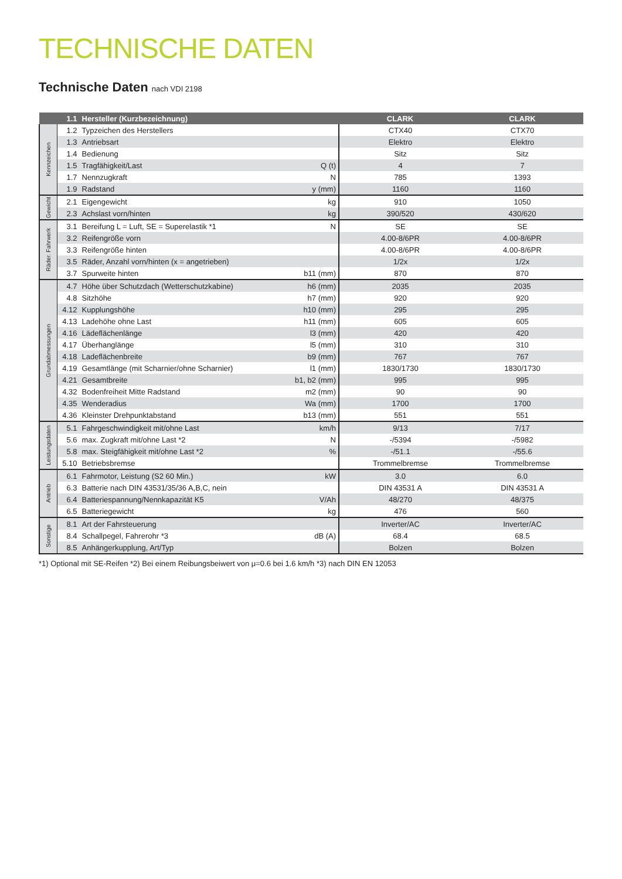TECHNISCHE DATEN
Technische Daten nach VDI 2198
| | 1.1 | Hersteller (Kurzbezeichnung) | | CLARK | CLARK |
| --- | --- | --- | --- | --- | --- |
| Kennzeichen | 1.2 | Typzeichen des Herstellers | | CTX40 | CTX70 |
| | 1.3 | Antriebsart | | Elektro | Elektro |
| | 1.4 | Bedienung | | Sitz | Sitz |
| | 1.5 | Tragfähigkeit/Last | Q (t) | 4 | 7 |
| | 1.7 | Nennzugkraft | N | 785 | 1393 |
| | 1.9 | Radstand | y (mm) | 1160 | 1160 |
| Gewicht | 2.1 | Eigengewicht | kg | 910 | 1050 |
| | 2.3 | Achslast vorn/hinten | kg | 390/520 | 430/620 |
| Räder. Fahrwerk | 3.1 | Bereifung L = Luft, SE = Superelastik *1 | N | SE | SE |
| | 3.2 | Reifengröße vorn | | 4.00-8/6PR | 4.00-8/6PR |
| | 3.3 | Reifengröße hinten | | 4.00-8/6PR | 4.00-8/6PR |
| | 3.5 | Räder, Anzahl vorn/hinten (x = angetrieben) | | 1/2x | 1/2x |
| | 3.7 | Spurweite hinten | b11 (mm) | 870 | 870 |
| Grundabmessungen | 4.7 | Höhe über Schutzdach (Wetterschutzkabine) | h6 (mm) | 2035 | 2035 |
| | 4.8 | Sitzhöhe | h7 (mm) | 920 | 920 |
| | 4.12 | Kupplungshöhe | h10 (mm) | 295 | 295 |
| | 4.13 | Ladehöhe ohne Last | h11 (mm) | 605 | 605 |
| | 4.16 | Lädeflächenlänge | l3 (mm) | 420 | 420 |
| | 4.17 | Überhanglänge | l5 (mm) | 310 | 310 |
| | 4.18 | Ladeflächenbreite | b9 (mm) | 767 | 767 |
| | 4.19 | Gesamtlänge (mit Scharnier/ohne Scharnier) | l1 (mm) | 1830/1730 | 1830/1730 |
| | 4.21 | Gesamtbreite | b1, b2 (mm) | 995 | 995 |
| | 4.32 | Bodenfreiheit Mitte Radstand | m2 (mm) | 90 | 90 |
| | 4.35 | Wenderadius | Wa (mm) | 1700 | 1700 |
| | 4.36 | Kleinster Drehpunktabstand | b13 (mm) | 551 | 551 |
| Leistungsdaten | 5.1 | Fahrgeschwindigkeit mit/ohne Last | km/h | 9/13 | 7/17 |
| | 5.6 | max. Zugkraft mit/ohne Last *2 | N | -/5394 | -/5982 |
| | 5.8 | max. Steigfähigkeit mit/ohne Last *2 | % | -/51.1 | -/55.6 |
| | 5.10 | Betriebsbremse | | Trommelbremse | Trommelbremse |
| Antrieb | 6.1 | Fahrmotor, Leistung (S2 60 Min.) | kW | 3.0 | 6.0 |
| | 6.3 | Batterie nach DIN 43531/35/36 A,B,C, nein | | DIN 43531 A | DIN 43531 A |
| | 6.4 | Batteriespannung/Nennkapazität K5 | V/Ah | 48/270 | 48/375 |
| | 6.5 | Batteriegewicht | kg | 476 | 560 |
| Sonstige | 8.1 | Art der Fahrsteuerung | | Inverter/AC | Inverter/AC |
| | 8.4 | Schallpegel, Fahrerohr *3 | dB (A) | 68.4 | 68.5 |
| | 8.5 | Anhängerkupplung, Art/Typ | | Bolzen | Bolzen |
*1) Optional mit SE-Reifen *2) Bei einem Reibungsbeiwert von μ=0.6 bei 1.6 km/h *3) nach DIN EN 12053